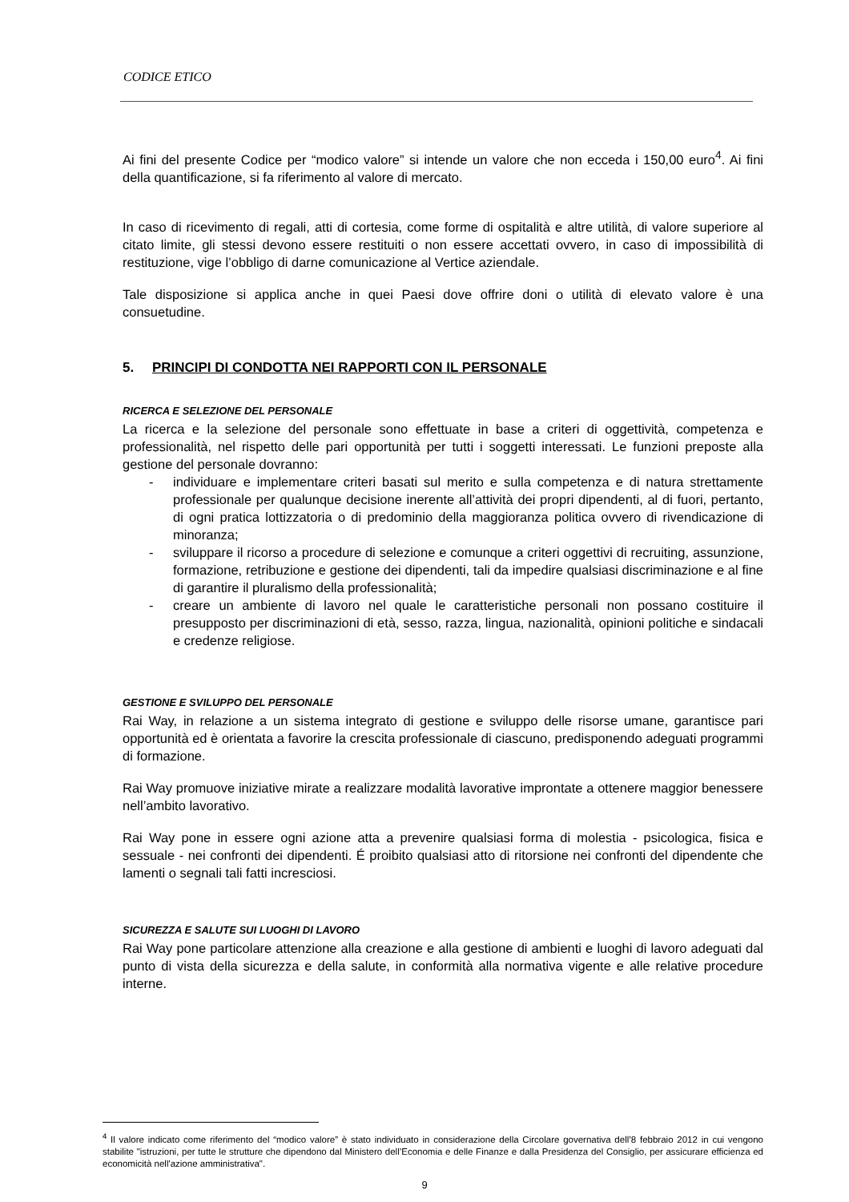CODICE ETICO
Ai fini del presente Codice per “modico valore” si intende un valore che non ecceda i 150,00 euro<sup>4</sup>. Ai fini della quantificazione, si fa riferimento al valore di mercato.
In caso di ricevimento di regali, atti di cortesia, come forme di ospitalità e altre utilità, di valore superiore al citato limite, gli stessi devono essere restituiti o non essere accettati ovvero, in caso di impossibilità di restituzione, vige l’obbligo di darne comunicazione al Vertice aziendale.
Tale disposizione si applica anche in quei Paesi dove offrire doni o utilità di elevato valore è una consuetudine.
5. PRINCIPI DI CONDOTTA NEI RAPPORTI CON IL PERSONALE
RICERCA E SELEZIONE DEL PERSONALE
La ricerca e la selezione del personale sono effettuate in base a criteri di oggettività, competenza e professionalità, nel rispetto delle pari opportunità per tutti i soggetti interessati. Le funzioni preposte alla gestione del personale dovranno:
- individuare e implementare criteri basati sul merito e sulla competenza e di natura strettamente professionale per qualunque decisione inerente all’attività dei propri dipendenti, al di fuori, pertanto, di ogni pratica lottizzatoria o di predominio della maggioranza politica ovvero di rivendicazione di minoranza;
- sviluppare il ricorso a procedure di selezione e comunque a criteri oggettivi di recruiting, assunzione, formazione, retribuzione e gestione dei dipendenti, tali da impedire qualsiasi discriminazione e al fine di garantire il pluralismo della professionalità;
- creare un ambiente di lavoro nel quale le caratteristiche personali non possano costituire il presupposto per discriminazioni di età, sesso, razza, lingua, nazionalità, opinioni politiche e sindacali e credenze religiose.
GESTIONE E SVILUPPO DEL PERSONALE
Rai Way, in relazione a un sistema integrato di gestione e sviluppo delle risorse umane, garantisce pari opportunità ed è orientata a favorire la crescita professionale di ciascuno, predisponendo adeguati programmi di formazione.
Rai Way promuove iniziative mirate a realizzare modalità lavorative improntate a ottenere maggior benessere nell’ambito lavorativo.
Rai Way pone in essere ogni azione atta a prevenire qualsiasi forma di molestia - psicologica, fisica e sessuale - nei confronti dei dipendenti. É proibito qualsiasi atto di ritorsione nei confronti del dipendente che lamenti o segnali tali fatti increscio­si.
SICUREZZA E SALUTE SUI LUOGHI DI LAVORO
Rai Way pone particolare attenzione alla creazione e alla gestione di ambienti e luoghi di lavoro adeguati dal punto di vista della sicurezza e della salute, in conformità alla normativa vigente e alle relative procedure interne.
<sup>4</sup> Il valore indicato come riferimento del “modico valore” è stato individuato in considerazione della Circolare governativa dell’8 febbraio 2012 in cui vengono stabilite "istruzioni, per tutte le strutture che dipendono dal Ministero dell’Economia e delle Finanze e dalla Presidenza del Consiglio, per assicurare efficienza ed economicità nell'azione amministrativa".
9